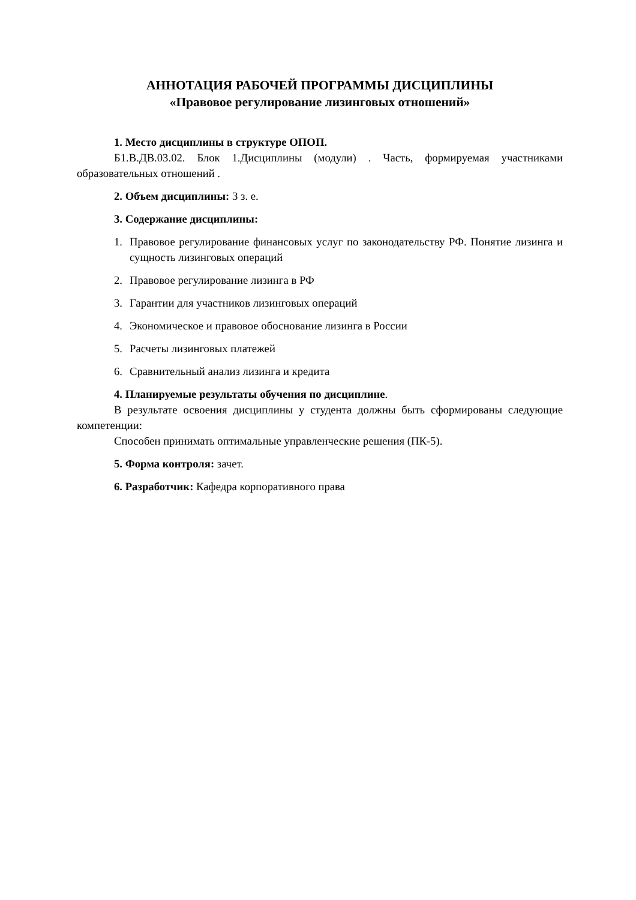АННОТАЦИЯ РАБОЧЕЙ ПРОГРАММЫ ДИСЦИПЛИНЫ
«Правовое регулирование лизинговых отношений»
1. Место дисциплины в структуре ОПОП.
Б1.В.ДВ.03.02. Блок 1.Дисциплины (модули) . Часть, формируемая участниками образовательных отношений .
2. Объем дисциплины: 3 з. е.
3. Содержание дисциплины:
1. Правовое регулирование финансовых услуг по законодательству РФ. Понятие лизинга и сущность лизинговых операций
2. Правовое регулирование лизинга в РФ
3. Гарантии для участников лизинговых операций
4. Экономическое и правовое обоснование лизинга в России
5. Расчеты лизинговых платежей
6. Сравнительный анализ лизинга и кредита
4. Планируемые результаты обучения по дисциплине.
В результате освоения дисциплины у студента должны быть сформированы следующие компетенции:
Способен принимать оптимальные управленческие решения (ПК-5).
5. Форма контроля: зачет.
6. Разработчик: Кафедра корпоративного права